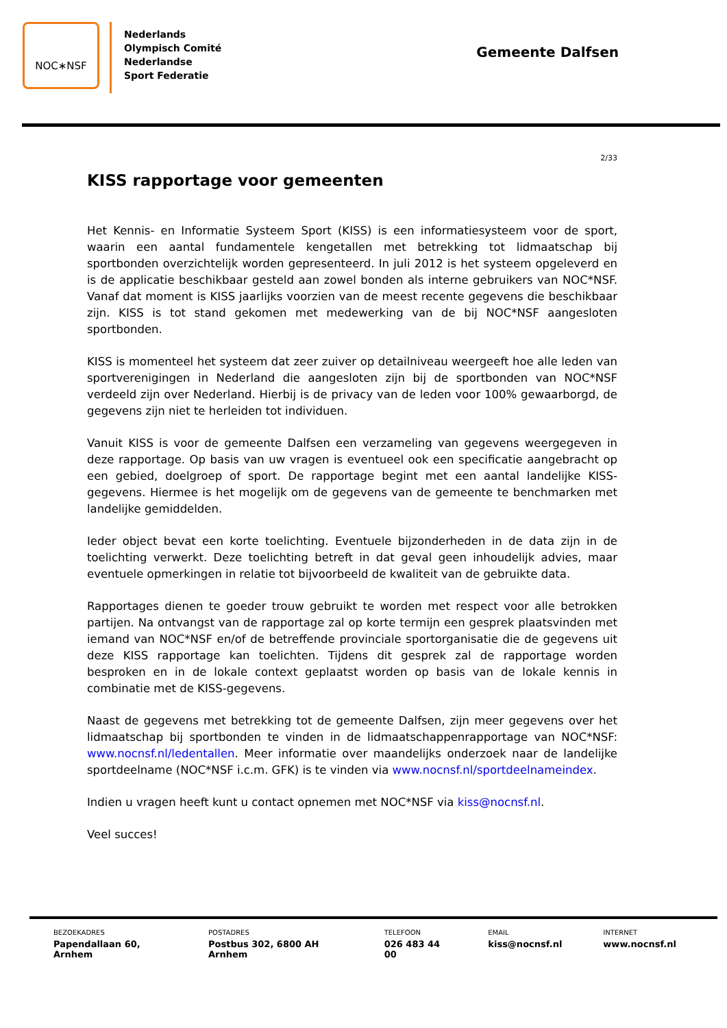NOC∗NSF
Nederlands
Olympisch Comité
Nederlandse
Sport Federatie
Gemeente Dalfsen
2/33
KISS rapportage voor gemeenten
Het Kennis- en Informatie Systeem Sport (KISS) is een informatiesysteem voor de sport, waarin een aantal fundamentele kengetallen met betrekking tot lidmaatschap bij sportbonden overzichtelijk worden gepresenteerd. In juli 2012 is het systeem opgeleverd en is de applicatie beschikbaar gesteld aan zowel bonden als interne gebruikers van NOC*NSF. Vanaf dat moment is KISS jaarlijks voorzien van de meest recente gegevens die beschikbaar zijn. KISS is tot stand gekomen met medewerking van de bij NOC*NSF aangesloten sportbonden.
KISS is momenteel het systeem dat zeer zuiver op detailniveau weergeeft hoe alle leden van sportverenigingen in Nederland die aangesloten zijn bij de sportbonden van NOC*NSF verdeeld zijn over Nederland. Hierbij is de privacy van de leden voor 100% gewaarborgd, de gegevens zijn niet te herleiden tot individuen.
Vanuit KISS is voor de gemeente Dalfsen een verzameling van gegevens weergegeven in deze rapportage. Op basis van uw vragen is eventueel ook een specificatie aangebracht op een gebied, doelgroep of sport. De rapportage begint met een aantal landelijke KISS-gegevens. Hiermee is het mogelijk om de gegevens van de gemeente te benchmarken met landelijke gemiddelden.
Ieder object bevat een korte toelichting. Eventuele bijzonderheden in de data zijn in de toelichting verwerkt. Deze toelichting betreft in dat geval geen inhoudelijk advies, maar eventuele opmerkingen in relatie tot bijvoorbeeld de kwaliteit van de gebruikte data.
Rapportages dienen te goeder trouw gebruikt te worden met respect voor alle betrokken partijen. Na ontvangst van de rapportage zal op korte termijn een gesprek plaatsvinden met iemand van NOC*NSF en/of de betreffende provinciale sportorganisatie die de gegevens uit deze KISS rapportage kan toelichten. Tijdens dit gesprek zal de rapportage worden besproken en in de lokale context geplaatst worden op basis van de lokale kennis in combinatie met de KISS-gegevens.
Naast de gegevens met betrekking tot de gemeente Dalfsen, zijn meer gegevens over het lidmaatschap bij sportbonden te vinden in de lidmaatschappenrapportage van NOC*NSF: www.nocnsf.nl/ledentallen. Meer informatie over maandelijks onderzoek naar de landelijke sportdeelname (NOC*NSF i.c.m. GFK) is te vinden via www.nocnsf.nl/sportdeelnameindex.
Indien u vragen heeft kunt u contact opnemen met NOC*NSF via kiss@nocnsf.nl.
Veel succes!
BEZOEKADRES
Papendallaan 60, Arnhem
POSTADRES
Postbus 302, 6800 AH Arnhem
TELEFOON
026 483 44 00
EMAIL
kiss@nocnsf.nl
INTERNET
www.nocnsf.nl